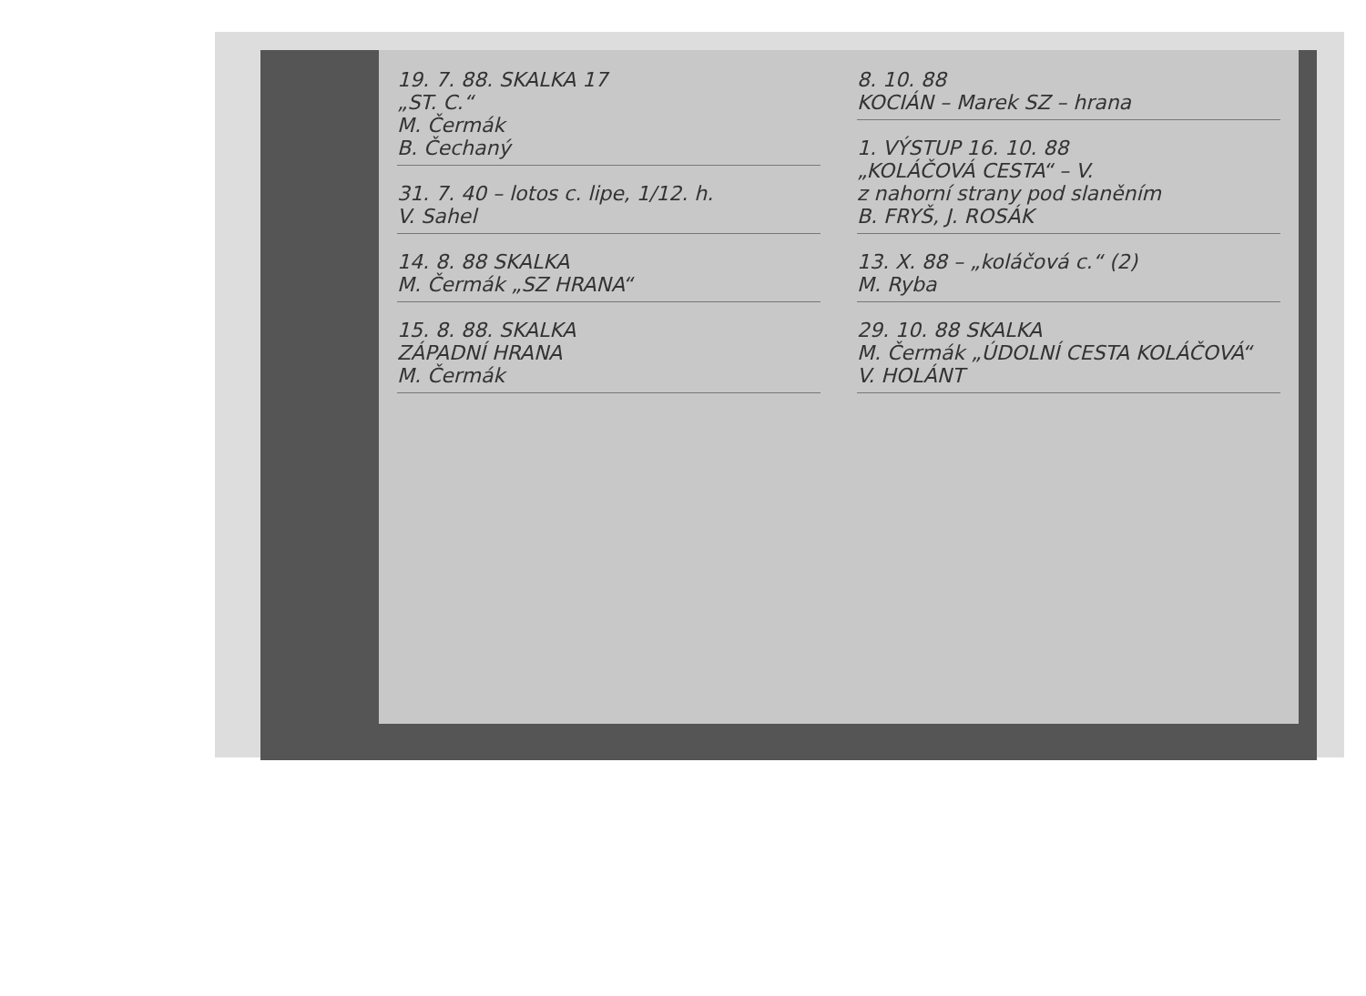19. 7. 88. SKALKA 17
„ST. C.“
M. Čermák
B. Čechaný
31. 7. 40 – lotos c. lipe, 1/12. h.
V. Sahel
14. 8. 88 SKALKA
M. Čermák „SZ HRANA“
15. 8. 88. SKALKA
ZÁPADNÍ HRANA
M. Čermák
8. 10. 88
KOCIÁN – Marek SZ – hrana
1. VÝSTUP 16. 10. 88
„KOLÁČOVÁ CESTA“ – V.
z nahorní strany pod slaněním
B. FRYŠ, J. ROSÁK
13. X. 88 – „koláčová c.“ (2)
M. Ryba
29. 10. 88 SKALKA
M. Čermák „ÚDOLNÍ CESTA KOLÁČOVÁ“
V. HOLÁNT